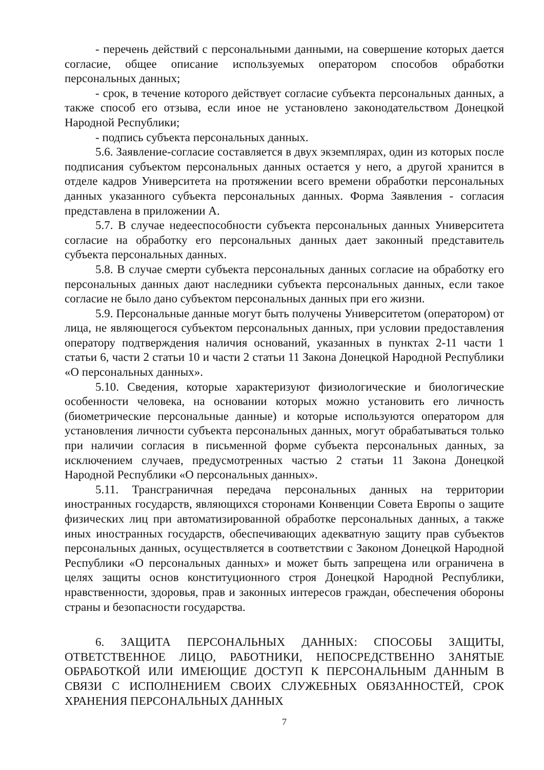- перечень действий с персональными данными, на совершение которых дается согласие, общее описание используемых оператором способов обработки персональных данных;
- срок, в течение которого действует согласие субъекта персональных данных, а также способ его отзыва, если иное не установлено законодательством Донецкой Народной Республики;
- подпись субъекта персональных данных.
5.6. Заявление-согласие составляется в двух экземплярах, один из которых после подписания субъектом персональных данных остается у него, а другой хранится в отделе кадров Университета на протяжении всего времени обработки персональных данных указанного субъекта персональных данных. Форма Заявления - согласия представлена в приложении А.
5.7. В случае недееспособности субъекта персональных данных Университета согласие на обработку его персональных данных дает законный представитель субъекта персональных данных.
5.8. В случае смерти субъекта персональных данных согласие на обработку его персональных данных дают наследники субъекта персональных данных, если такое согласие не было дано субъектом персональных данных при его жизни.
5.9. Персональные данные могут быть получены Университетом (оператором) от лица, не являющегося субъектом персональных данных, при условии предоставления оператору подтверждения наличия оснований, указанных в пунктах 2-11 части 1 статьи 6, части 2 статьи 10 и части 2 статьи 11 Закона Донецкой Народной Республики «О персональных данных».
5.10. Сведения, которые характеризуют физиологические и биологические особенности человека, на основании которых можно установить его личность (биометрические персональные данные) и которые используются оператором для установления личности субъекта персональных данных, могут обрабатываться только при наличии согласия в письменной форме субъекта персональных данных, за исключением случаев, предусмотренных частью 2 статьи 11 Закона Донецкой Народной Республики «О персональных данных».
5.11. Трансграничная передача персональных данных на территории иностранных государств, являющихся сторонами Конвенции Совета Европы о защите физических лиц при автоматизированной обработке персональных данных, а также иных иностранных государств, обеспечивающих адекватную защиту прав субъектов персональных данных, осуществляется в соответствии с Законом Донецкой Народной Республики «О персональных данных» и может быть запрещена или ограничена в целях защиты основ конституционного строя Донецкой Народной Республики, нравственности, здоровья, прав и законных интересов граждан, обеспечения обороны страны и безопасности государства.
6. ЗАЩИТА ПЕРСОНАЛЬНЫХ ДАННЫХ: СПОСОБЫ ЗАЩИТЫ, ОТВЕТСТВЕННОЕ ЛИЦО, РАБОТНИКИ, НЕПОСРЕДСТВЕННО ЗАНЯТЫЕ ОБРАБОТКОЙ ИЛИ ИМЕЮЩИЕ ДОСТУП К ПЕРСОНАЛЬНЫМ ДАННЫМ В СВЯЗИ С ИСПОЛНЕНИЕМ СВОИХ СЛУЖЕБНЫХ ОБЯЗАННОСТЕЙ, СРОК ХРАНЕНИЯ ПЕРСОНАЛЬНЫХ ДАННЫХ
7